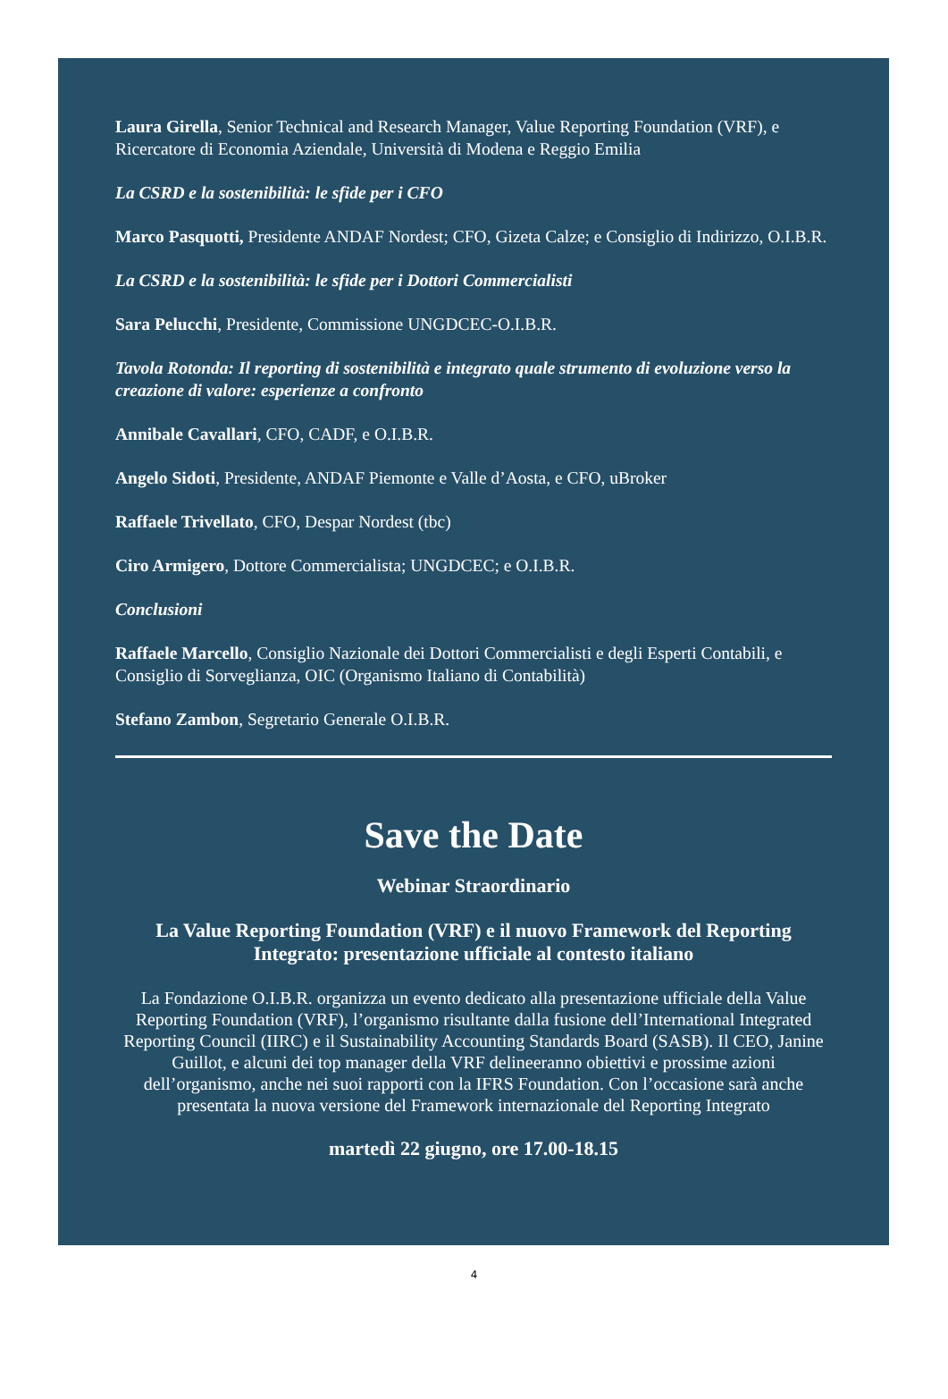Laura Girella, Senior Technical and Research Manager, Value Reporting Foundation (VRF), e Ricercatore di Economia Aziendale, Università di Modena e Reggio Emilia
La CSRD e la sostenibilità: le sfide per i CFO
Marco Pasquotti, Presidente ANDAF Nordest; CFO, Gizeta Calze; e Consiglio di Indirizzo, O.I.B.R.
La CSRD e la sostenibilità: le sfide per i Dottori Commercialisti
Sara Pelucchi, Presidente, Commissione UNGDCEC-O.I.B.R.
Tavola Rotonda: Il reporting di sostenibilità e integrato quale strumento di evoluzione verso la creazione di valore: esperienze a confronto
Annibale Cavallari, CFO, CADF, e O.I.B.R.
Angelo Sidoti, Presidente, ANDAF Piemonte e Valle d’Aosta, e CFO, uBroker
Raffaele Trivellato, CFO, Despar Nordest (tbc)
Ciro Armigero, Dottore Commercialista; UNGDCEC; e O.I.B.R.
Conclusioni
Raffaele Marcello, Consiglio Nazionale dei Dottori Commercialisti e degli Esperti Contabili, e Consiglio di Sorveglianza, OIC (Organismo Italiano di Contabilità)
Stefano Zambon, Segretario Generale O.I.B.R.
Save the Date
Webinar Straordinario
La Value Reporting Foundation (VRF) e il nuovo Framework del Reporting Integrato: presentazione ufficiale al contesto italiano
La Fondazione O.I.B.R. organizza un evento dedicato alla presentazione ufficiale della Value Reporting Foundation (VRF), l’organismo risultante dalla fusione dell’International Integrated Reporting Council (IIRC) e il Sustainability Accounting Standards Board (SASB). Il CEO, Janine Guillot, e alcuni dei top manager della VRF delineeranno obiettivi e prossime azioni dell’organismo, anche nei suoi rapporti con la IFRS Foundation. Con l’occasione sarà anche presentata la nuova versione del Framework internazionale del Reporting Integrato
martedì 22 giugno, ore 17.00-18.15
4